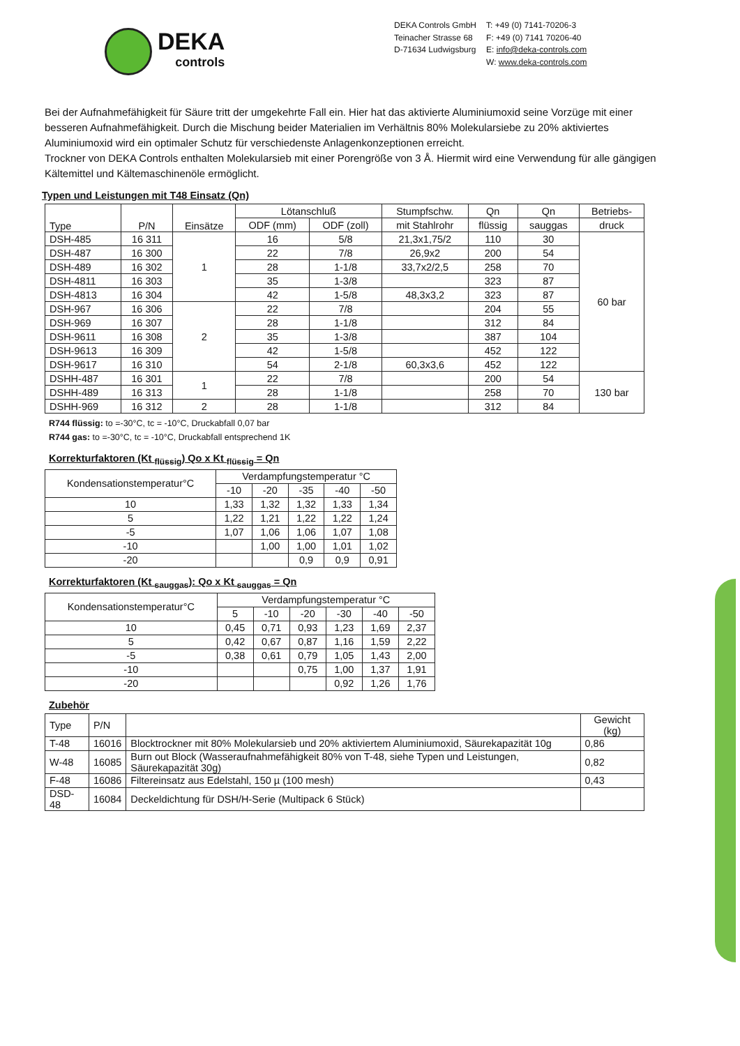DEKA
controls
DEKA Controls GmbH
Teinacher Strasse 68
D-71634 Ludwigsburg
T: +49 (0) 7141-70206-3
F: +49 (0) 7141 70206-40
E: info@deka-controls.com
W: www.deka-controls.com
Bei der Aufnahmefähigkeit für Säure tritt der umgekehrte Fall ein. Hier hat das aktivierte Aluminiumoxid seine Vorzüge mit einer besseren Aufnahmefähigkeit. Durch die Mischung beider Materialien im Verhältnis 80% Molekularsiebe zu 20% aktiviertes Aluminiumoxid wird ein optimaler Schutz für verschiedenste Anlagenkonzeptionen erreicht.
Trockner von DEKA Controls enthalten Molekularsieb mit einer Porengröße von 3 Å. Hiermit wird eine Verwendung für alle gängigen Kältemittel und Kältemaschinenöle ermöglicht.
Typen und Leistungen mit T48 Einsatz (Qn)
| Type | P/N | Einsätze | Lötanschluß | | Stumpfschw. | Qn | Qn | Betriebs- |
| --- | --- | --- | --- | --- | --- | --- | --- | --- |
| | | | ODF (mm) | ODF (zoll) | mit Stahlrohr | flüssig | sauggas | druck |
| DSH-485 | 16 311 | 1 | 16 | 5/8 | 21,3x1,75/2 | 110 | 30 | 60 bar |
| DSH-487 | 16 300 | | 22 | 7/8 | 26,9x2 | 200 | 54 | |
| DSH-489 | 16 302 | | 28 | 1-1/8 | 33,7x2/2,5 | 258 | 70 | |
| DSH-4811 | 16 303 | | 35 | 1-3/8 | | 323 | 87 | |
| DSH-4813 | 16 304 | | 42 | 1-5/8 | 48,3x3,2 | 323 | 87 | |
| DSH-967 | 16 306 | 2 | 22 | 7/8 | | 204 | 55 | |
| DSH-969 | 16 307 | | 28 | 1-1/8 | | 312 | 84 | |
| DSH-9611 | 16 308 | | 35 | 1-3/8 | | 387 | 104 | |
| DSH-9613 | 16 309 | | 42 | 1-5/8 | | 452 | 122 | |
| DSH-9617 | 16 310 | | 54 | 2-1/8 | 60,3x3,6 | 452 | 122 | |
| DSHH-487 | 16 301 | 1 | 22 | 7/8 | | 200 | 54 | 130 bar |
| DSHH-489 | 16 313 | | 28 | 1-1/8 | | 258 | 70 | |
| DSHH-969 | 16 312 | 2 | 28 | 1-1/8 | | 312 | 84 | |
R744 flüssig: to =-30°C, tc = -10°C, Druckabfall 0,07 bar
R744 gas: to =-30°C, tc = -10°C, Druckabfall entsprechend 1K
Korrekturfaktoren (Kt <sub>flüssig</sub>) Qo x Kt <sub>flüssig</sub> = Qn
| Kondensationstemperatur°C | Verdampfungstemperatur °C | | | | |
| --- | --- | --- | --- | --- | --- |
| | -10 | -20 | -35 | -40 | -50 |
| 10 | 1,33 | 1,32 | 1,32 | 1,33 | 1,34 |
| 5 | 1,22 | 1,21 | 1,22 | 1,22 | 1,24 |
| -5 | 1,07 | 1,06 | 1,06 | 1,07 | 1,08 |
| -10 | | 1,00 | 1,00 | 1,01 | 1,02 |
| -20 | | | 0,9 | 0,9 | 0,91 |
Korrekturfaktoren (Kt <sub>sauggas</sub>): Qo x Kt <sub>sauggas</sub> = Qn
| Kondensationstemperatur°C | Verdampfungstemperatur °C | | | | | |
| --- | --- | --- | --- | --- | --- | --- |
| | 5 | -10 | -20 | -30 | -40 | -50 |
| 10 | 0,45 | 0,71 | 0,93 | 1,23 | 1,69 | 2,37 |
| 5 | 0,42 | 0,67 | 0,87 | 1,16 | 1,59 | 2,22 |
| -5 | 0,38 | 0,61 | 0,79 | 1,05 | 1,43 | 2,00 |
| -10 | | | 0,75 | 1,00 | 1,37 | 1,91 |
| -20 | | | | 0,92 | 1,26 | 1,76 |
Zubehör
| Type | P/N | | Gewicht (kg) |
| --- | --- | --- | --- |
| T-48 | 16016 | Blocktrockner mit 80% Molekularsieb und 20% aktiviertem Aluminiumoxid, Säurekapazität 10g | 0,86 |
| W-48 | 16085 | Burn out Block (Wasseraufnahmefähigkeit 80% von T-48, siehe Typen und Leistungen, Säurekapazität 30g) | 0,82 |
| F-48 | 16086 | Filtereinsatz aus Edelstahl, 150 µ (100 mesh) | 0,43 |
| DSD-48 | 16084 | Deckeldichtung für DSH/H-Serie (Multipack 6 Stück) | |